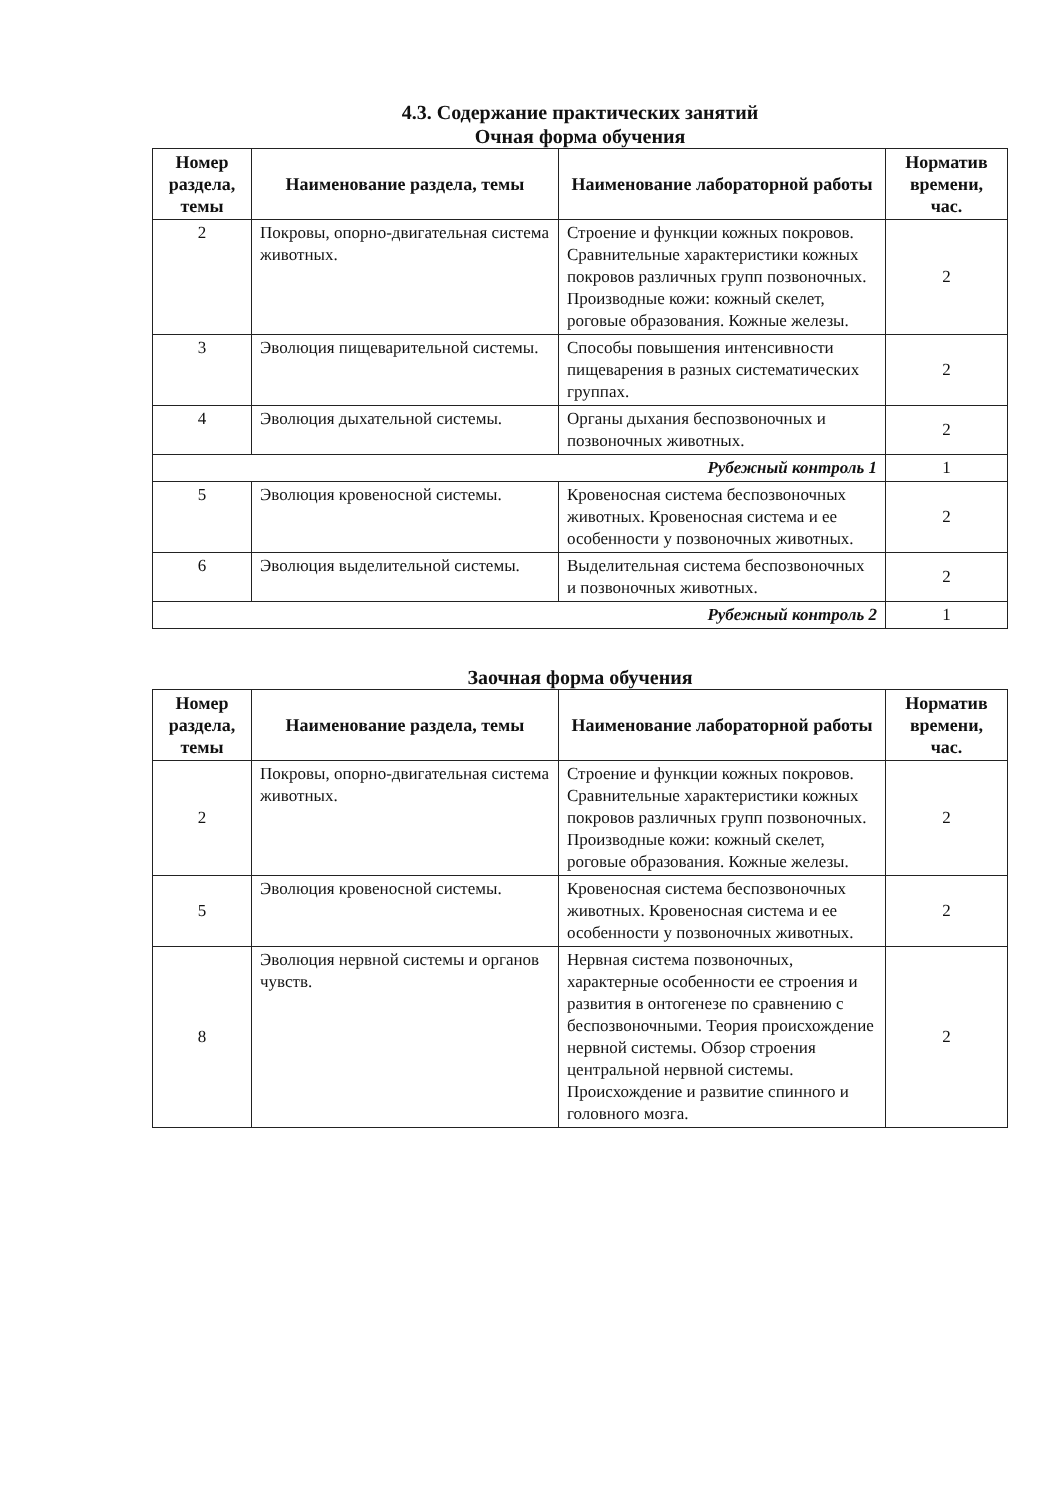4.3. Содержание практических занятий
Очная форма обучения
| Номер раздела, темы | Наименование раздела, темы | Наименование лабораторной работы | Норматив времени, час. |
| --- | --- | --- | --- |
| 2 | Покровы, опорно-двигательная система животных. | Строение и функции кожных покровов. Сравнительные характеристики кожных покровов различных групп позвоночных. Производные кожи: кожный скелет, роговые образования. Кожные железы. | 2 |
| 3 | Эволюция пищеварительной системы. | Способы повышения интенсивности пищеварения в разных систематических группах. | 2 |
| 4 | Эволюция дыхательной системы. | Органы дыхания беспозвоночных и позвоночных животных. | 2 |
| Рубежный контроль 1 | | | 1 |
| 5 | Эволюция кровеносной системы. | Кровеносная система беспозвоночных животных. Кровеносная система и ее особенности у позвоночных животных. | 2 |
| 6 | Эволюция выделительной системы. | Выделительная система беспозвоночных и позвоночных животных. | 2 |
| Рубежный контроль 2 | | | 1 |
Заочная форма обучения
| Номер раздела, темы | Наименование раздела, темы | Наименование лабораторной работы | Норматив времени, час. |
| --- | --- | --- | --- |
| 2 | Покровы, опорно-двигательная система животных. | Строение и функции кожных покровов. Сравнительные характеристики кожных покровов различных групп позвоночных. Производные кожи: кожный скелет, роговые образования. Кожные железы. | 2 |
| 5 | Эволюция кровеносной системы. | Кровеносная система беспозвоночных животных. Кровеносная система и ее особенности у позвоночных животных. | 2 |
| 8 | Эволюция нервной системы и органов чувств. | Нервная система позвоночных, характерные особенности ее строения и развития в онтогенезе по сравнению с беспозвоночными. Теория происхождение нервной системы. Обзор строения центральной нервной системы. Происхождение и развитие спинного и головного мозга. | 2 |